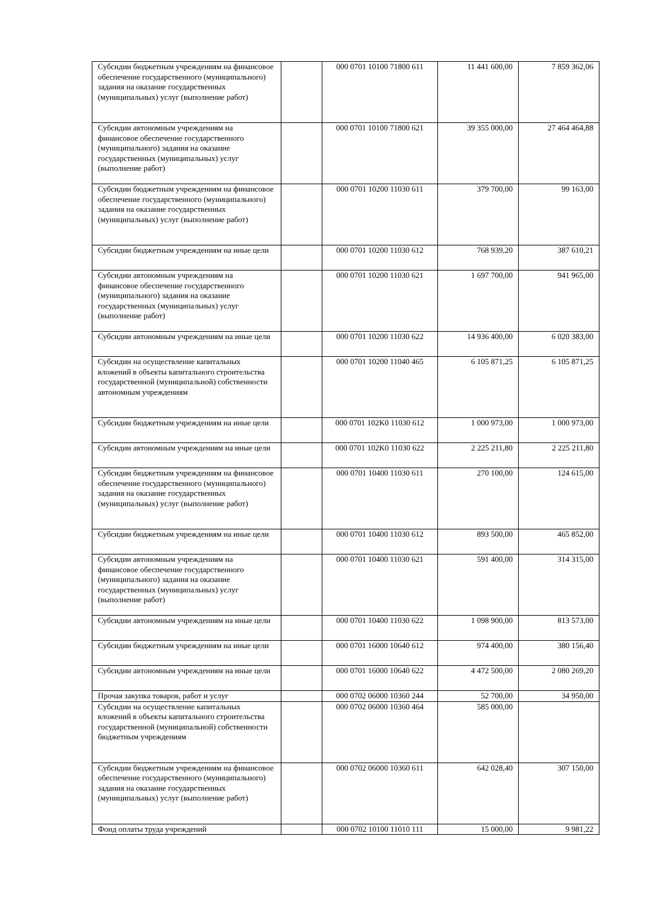| Субсидии бюджетным учреждениям на финансовое обеспечение государственного (муниципального) задания на оказание государственных (муниципальных) услуг (выполнение работ) | | 000 0701 10100 71800 611 | 11 441 600,00 | 7 859 362,06 |
| Субсидии автономным учреждениям на финансовое обеспечение государственного (муниципального) задания на оказание государственных (муниципальных) услуг (выполнение работ) | | 000 0701 10100 71800 621 | 39 355 000,00 | 27 464 464,88 |
| Субсидии бюджетным учреждениям на финансовое обеспечение государственного (муниципального) задания на оказание государственных (муниципальных) услуг (выполнение работ) | | 000 0701 10200 11030 611 | 379 700,00 | 99 163,00 |
| Субсидии бюджетным учреждениям на иные цели | | 000 0701 10200 11030 612 | 768 939,20 | 387 610,21 |
| Субсидии автономным учреждениям на финансовое обеспечение государственного (муниципального) задания на оказание государственных (муниципальных) услуг (выполнение работ) | | 000 0701 10200 11030 621 | 1 697 700,00 | 941 965,00 |
| Субсидии автономным учреждениям на иные цели | | 000 0701 10200 11030 622 | 14 936 400,00 | 6 020 383,00 |
| Субсидии на осуществление капитальных вложений в объекты капитального строительства государственной (муниципальной) собственности автономным учреждениям | | 000 0701 10200 11040 465 | 6 105 871,25 | 6 105 871,25 |
| Субсидии бюджетным учреждениям на иные цели | | 000 0701 102K0 11030 612 | 1 000 973,00 | 1 000 973,00 |
| Субсидии автономным учреждениям на иные цели | | 000 0701 102K0 11030 622 | 2 225 211,80 | 2 225 211,80 |
| Субсидии бюджетным учреждениям на финансовое обеспечение государственного (муниципального) задания на оказание государственных (муниципальных) услуг (выполнение работ) | | 000 0701 10400 11030 611 | 270 100,00 | 124 615,00 |
| Субсидии бюджетным учреждениям на иные цели | | 000 0701 10400 11030 612 | 893 500,00 | 465 852,00 |
| Субсидии автономным учреждениям на финансовое обеспечение государственного (муниципального) задания на оказание государственных (муниципальных) услуг (выполнение работ) | | 000 0701 10400 11030 621 | 591 400,00 | 314 315,00 |
| Субсидии автономным учреждениям на иные цели | | 000 0701 10400 11030 622 | 1 098 900,00 | 813 573,00 |
| Субсидии бюджетным учреждениям на иные цели | | 000 0701 16000 10640 612 | 974 400,00 | 380 156,40 |
| Субсидии автономным учреждениям на иные цели | | 000 0701 16000 10640 622 | 4 472 500,00 | 2 080 269,20 |
| Прочая закупка товаров, работ и услуг | | 000 0702 06000 10360 244 | 52 700,00 | 34 950,00 |
| Субсидии на осуществление капитальных вложений в объекты капитального строительства государственной (муниципальной) собственности бюджетным учреждениям | | 000 0702 06000 10360 464 | 585 000,00 | |
| Субсидии бюджетным учреждениям на финансовое обеспечение государственного (муниципального) задания на оказание государственных (муниципальных) услуг (выполнение работ) | | 000 0702 06000 10360 611 | 642 028,40 | 307 150,00 |
| Фонд оплаты труда учреждений | | 000 0702 10100 11010 111 | 15 000,00 | 9 981,22 |